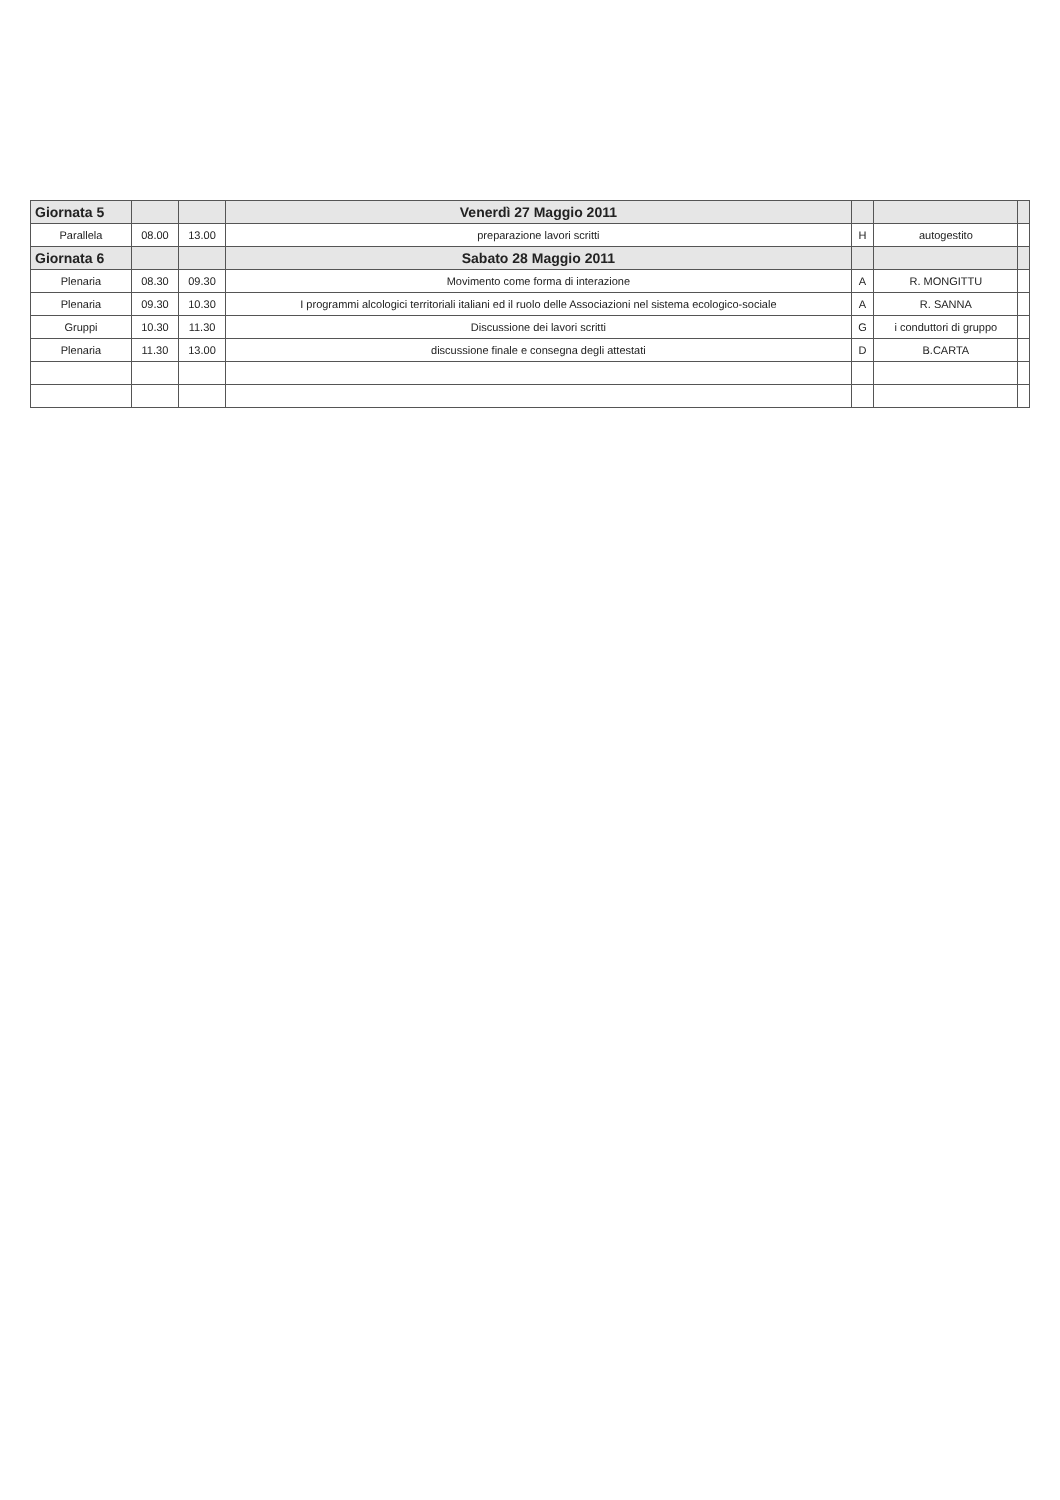| Giornata 5 | | | Venerdì 27 Maggio 2011 | | | |
| Parallela | 08.00 | 13.00 | preparazione lavori scritti | H | autogestito | |
| Giornata 6 | | | Sabato 28 Maggio 2011 | | | |
| Plenaria | 08.30 | 09.30 | Movimento come forma di interazione | A | R. MONGITTU | |
| Plenaria | 09.30 | 10.30 | I programmi alcologici territoriali italiani ed il ruolo delle Associazioni nel sistema ecologico-sociale | A | R. SANNA | |
| Gruppi | 10.30 | 11.30 | Discussione dei lavori scritti | G | i conduttori di gruppo | |
| Plenaria | 11.30 | 13.00 | discussione finale e consegna degli attestati | D | B.CARTA | |